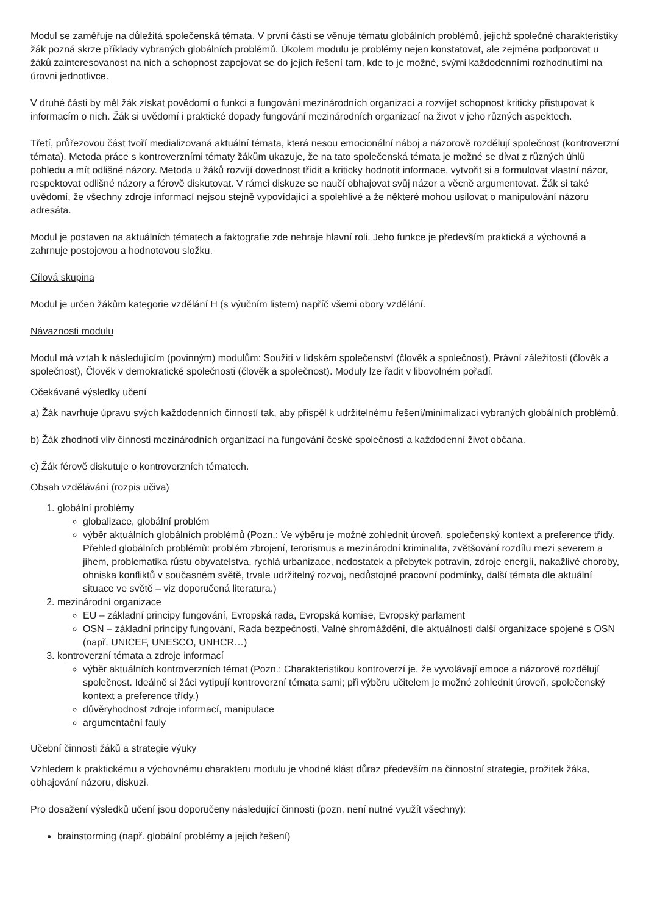Modul se zaměřuje na důležitá společenská témata. V první části se věnuje tématu globálních problémů, jejichž společné charakteristiky žák pozná skrze příklady vybraných globálních problémů. Úkolem modulu je problémy nejen konstatovat, ale zejména podporovat u žáků zainteresovanost na nich a schopnost zapojovat se do jejich řešení tam, kde to je možné, svými každodenními rozhodnutími na úrovni jednotlivce.
V druhé části by měl žák získat povědomí o funkci a fungování mezinárodních organizací a rozvíjet schopnost kriticky přistupovat k informacím o nich. Žák si uvědomí i praktické dopady fungování mezinárodních organizací na život v jeho různých aspektech.
Třetí, průřezovou část tvoří medializovaná aktuální témata, která nesou emocionální náboj a názorově rozdělují společnost (kontroverzní témata). Metoda práce s kontroverzními tématy žákům ukazuje, že na tato společenská témata je možné se dívat z různých úhlů pohledu a mít odlišné názory. Metoda u žáků rozvíjí dovednost třídit a kriticky hodnotit informace, vytvořit si a formulovat vlastní názor, respektovat odlišné názory a férově diskutovat. V rámci diskuze se naučí obhajovat svůj názor a věcně argumentovat. Žák si také uvědomí, že všechny zdroje informací nejsou stejně vypovídající a spolehlivé a že některé mohou usilovat o manipulování názoru adresáta.
Modul je postaven na aktuálních tématech a faktografie zde nehraje hlavní roli. Jeho funkce je především praktická a výchovná a zahrnuje postojovou a hodnotovou složku.
Cílová skupina
Modul je určen žákům kategorie vzdělání H (s výučním listem) napříč všemi obory vzdělání.
Návaznosti modulu
Modul má vztah k následujícím (povinným) modulům: Soužití v lidském společenství (člověk a společnost), Právní záležitosti (člověk a společnost), Člověk v demokratické společnosti (člověk a společnost). Moduly lze řadit v libovolném pořadí.
Očekávané výsledky učení
a) Žák navrhuje úpravu svých každodenních činností tak, aby přispěl k udržitelnému řešení/minimalizaci vybraných globálních problémů.
b) Žák zhodnotí vliv činnosti mezinárodních organizací na fungování české společnosti a každodenní život občana.
c) Žák férově diskutuje o kontroverzních tématech.
Obsah vzdělávání (rozpis učiva)
1. globální problémy
globalizace, globální problém
výběr aktuálních globálních problémů (Pozn.: Ve výběru je možné zohlednit úroveň, společenský kontext a preference třídy. Přehled globálních problémů: problém zbrojení, terorismus a mezinárodní kriminalita, zvětšování rozdílu mezi severem a jihem, problematika růstu obyvatelstva, rychlá urbanizace, nedostatek a přebytek potravin, zdroje energií, nakažlivé choroby, ohniska konfliktů v současném světě, trvale udržitelný rozvoj, nedůstojné pracovní podmínky, další témata dle aktuální situace ve světě – viz doporučená literatura.)
2. mezinárodní organizace
EU – základní principy fungování, Evropská rada, Evropská komise, Evropský parlament
OSN – základní principy fungování, Rada bezpečnosti, Valné shromáždění, dle aktuálnosti další organizace spojené s OSN (např. UNICEF, UNESCO, UNHCR…)
3. kontroverzní témata a zdroje informací
výběr aktuálních kontroverzních témat (Pozn.: Charakteristikou kontroverzí je, že vyvolávají emoce a názorově rozdělují společnost. Ideálně si žáci vytipují kontroverzní témata sami; při výběru učitelem je možné zohlednit úroveň, společenský kontext a preference třídy.)
důvěryhodnost zdroje informací, manipulace
argumentační fauly
Učební činnosti žáků a strategie výuky
Vzhledem k praktickému a výchovnému charakteru modulu je vhodné klást důraz především na činnostní strategie, prožitek žáka, obhajování názoru, diskuzi.
Pro dosažení výsledků učení jsou doporučeny následující činnosti (pozn. není nutné využít všechny):
brainstorming (např. globální problémy a jejich řešení)